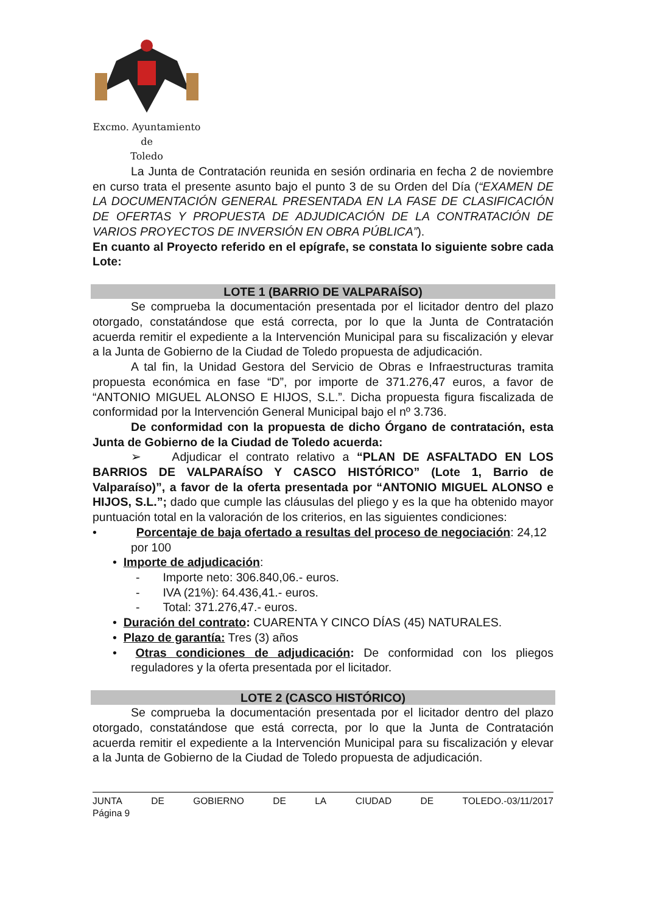Excmo. Ayuntamiento
de
Toledo
La Junta de Contratación reunida en sesión ordinaria en fecha 2 de noviembre en curso trata el presente asunto bajo el punto 3 de su Orden del Día (“EXAMEN DE LA DOCUMENTACIÓN GENERAL PRESENTADA EN LA FASE DE CLASIFICACIÓN DE OFERTAS Y PROPUESTA DE ADJUDICACIÓN DE LA CONTRATACIÓN DE VARIOS PROYECTOS DE INVERSIÓN EN OBRA PÚBLICA”).
En cuanto al Proyecto referido en el epígrafe, se constata lo siguiente sobre cada Lote:
LOTE 1 (BARRIO DE VALPARAÍSO)
Se comprueba la documentación presentada por el licitador dentro del plazo otorgado, constatándose que está correcta, por lo que la Junta de Contratación acuerda remitir el expediente a la Intervención Municipal para su fiscalización y elevar a la Junta de Gobierno de la Ciudad de Toledo propuesta de adjudicación.
A tal fin, la Unidad Gestora del Servicio de Obras e Infraestructuras tramita propuesta económica en fase “D”, por importe de 371.276,47 euros, a favor de “ANTONIO MIGUEL ALONSO E HIJOS, S.L.”. Dicha propuesta figura fiscalizada de conformidad por la Intervención General Municipal bajo el nº 3.736.
De conformidad con la propuesta de dicho Órgano de contratación, esta Junta de Gobierno de la Ciudad de Toledo acuerda:
➢ Adjudicar el contrato relativo a “PLAN DE ASFALTADO EN LOS BARRIOS DE VALPARAÍSO Y CASCO HISTÓRICO” (Lote 1, Barrio de Valparaíso)”, a favor de la oferta presentada por “ANTONIO MIGUEL ALONSO e HIJOS, S.L.”; dado que cumple las cláusulas del pliego y es la que ha obtenido mayor puntuación total en la valoración de los criterios, en las siguientes condiciones:
• Porcentaje de baja ofertado a resultas del proceso de negociación: 24,12 por 100
• Importe de adjudicación:
- Importe neto: 306.840,06.- euros.
- IVA (21%): 64.436,41.- euros.
- Total: 371.276,47.- euros.
• Duración del contrato: CUARENTA Y CINCO DÍAS (45) NATURALES.
• Plazo de garantía: Tres (3) años
• Otras condiciones de adjudicación: De conformidad con los pliegos reguladores y la oferta presentada por el licitador.
LOTE 2 (CASCO HISTÓRICO)
Se comprueba la documentación presentada por el licitador dentro del plazo otorgado, constatándose que está correcta, por lo que la Junta de Contratación acuerda remitir el expediente a la Intervención Municipal para su fiscalización y elevar a la Junta de Gobierno de la Ciudad de Toledo propuesta de adjudicación.
JUNTA DE GOBIERNO DE LA CIUDAD DE TOLEDO.-03/11/2017
Página 9